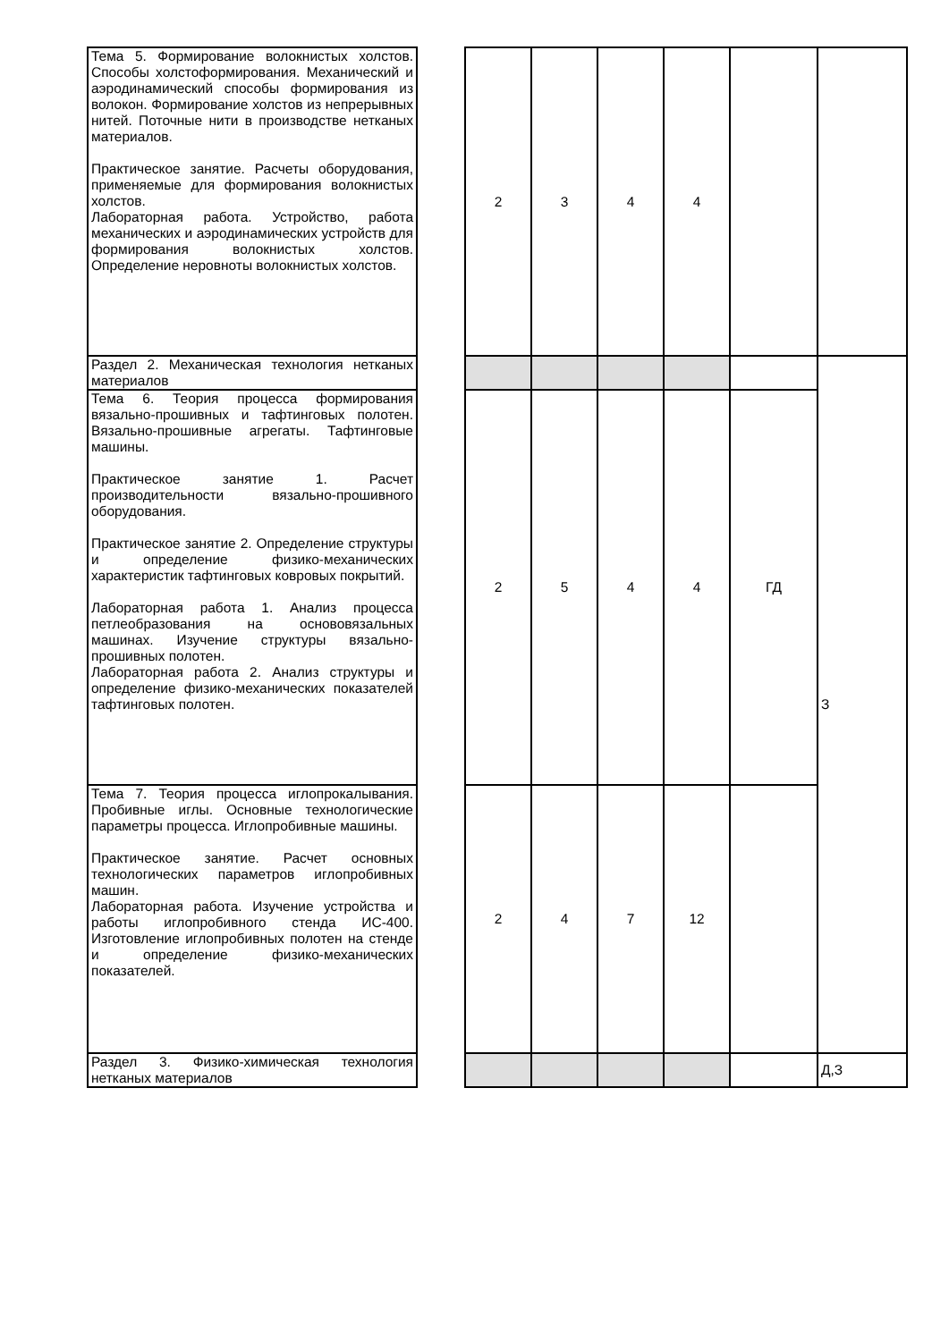| Тема 5. Формирование волокнистых холстов. Способы холстоформирования. Механический и аэродинамический способы формирования из волокон. Формирование холстов из непрерывных нитей. Поточные нити в производстве нетканых материалов. Практическое занятие. Расчеты оборудования, применяемые для формирования волокнистых холстов. Лабораторная работа. Устройство, работа механических и аэродинамических устройств для формирования волокнистых холстов. Определение неровноты волокнистых холстов. | | 2 | 3 | 4 | 4 | | |
| Раздел 2. Механическая технология нетканых материалов | | | | | | | З |
| Тема 6. Теория процесса формирования вязально-прошивных и тафтинговых полотен. Вязально-прошивные агрегаты. Тафтинговые машины. Практическое занятие 1. Расчет производительности вязально-прошивного оборудования. Практическое занятие 2. Определение структуры и определение физико-механических характеристик тафтинговых ковровых покрытий. Лабораторная работа 1. Анализ процесса петлеобразования на основовязальных машинах. Изучение структуры вязально-прошивных полотен. Лабораторная работа 2. Анализ структуры и определение физико-механических показателей тафтинговых полотен. | | 2 | 5 | 4 | 4 | ГД | |
| Тема 7. Теория процесса иглопрокалывания. Пробивные иглы. Основные технологические параметры процесса. Иглопробивные машины. Практическое занятие. Расчет основных технологических параметров иглопробивных машин. Лабораторная работа. Изучение устройства и работы иглопробивного стенда ИС-400. Изготовление иглопробивных полотен на стенде и определение физико-механических показателей. | | 2 | 4 | 7 | 12 | | |
| Раздел 3. Физико-химическая технология нетканых материалов | | | | | | | Д,З |